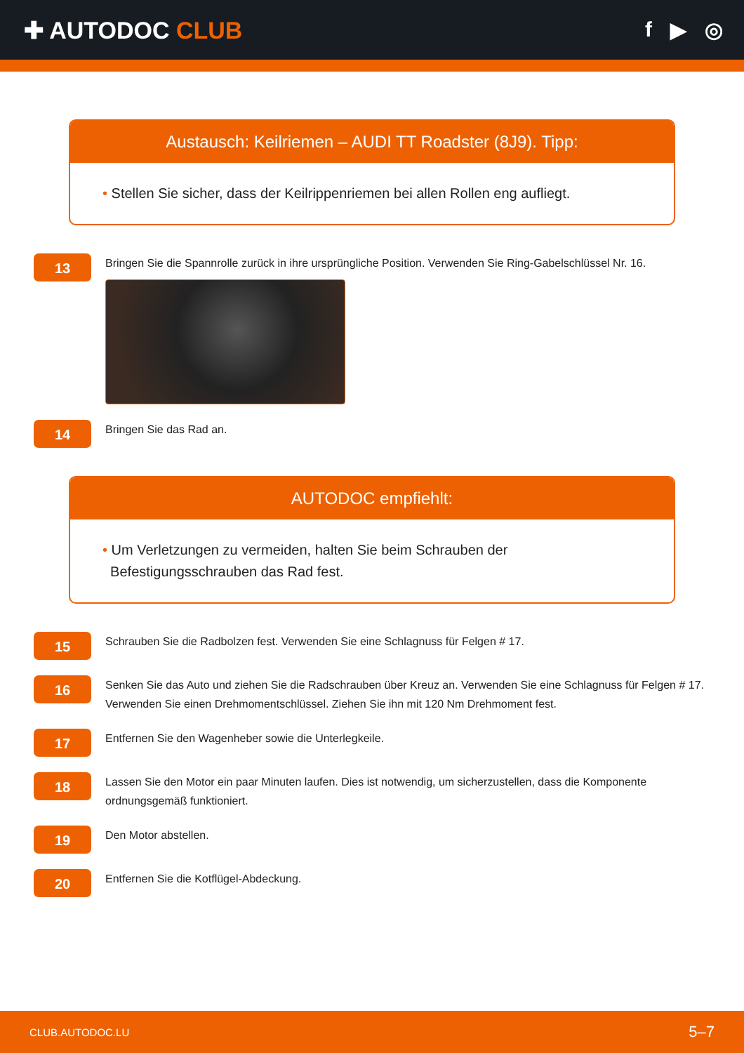✚ AUTODOC CLUB f ▶ ◎
Austausch: Keilriemen – AUDI TT Roadster (8J9). Tipp:
• Stellen Sie sicher, dass der Keilrippenriemen bei allen Rollen eng aufliegt.
13
Bringen Sie die Spannrolle zurück in ihre ursprüngliche Position. Verwenden Sie Ring-Gabelschlüssel Nr. 16.
14
Bringen Sie das Rad an.
AUTODOC empfiehlt:
• Um Verletzungen zu vermeiden, halten Sie beim Schrauben der
Befestigungsschrauben das Rad fest.
15
Schrauben Sie die Radbolzen fest. Verwenden Sie eine Schlagnuss für Felgen # 17.
16
Senken Sie das Auto und ziehen Sie die Radschrauben über Kreuz an. Verwenden Sie eine Schlagnuss für Felgen # 17. Verwenden Sie einen Drehmomentschlüssel. Ziehen Sie ihn mit 120 Nm Drehmoment fest.
17
Entfernen Sie den Wagenheber sowie die Unterlegkeile.
18
Lassen Sie den Motor ein paar Minuten laufen. Dies ist notwendig, um sicherzustellen, dass die Komponente ordnungsgemäß funktioniert.
19
Den Motor abstellen.
20
Entfernen Sie die Kotflügel-Abdeckung.
CLUB.AUTODOC.LU 5–7